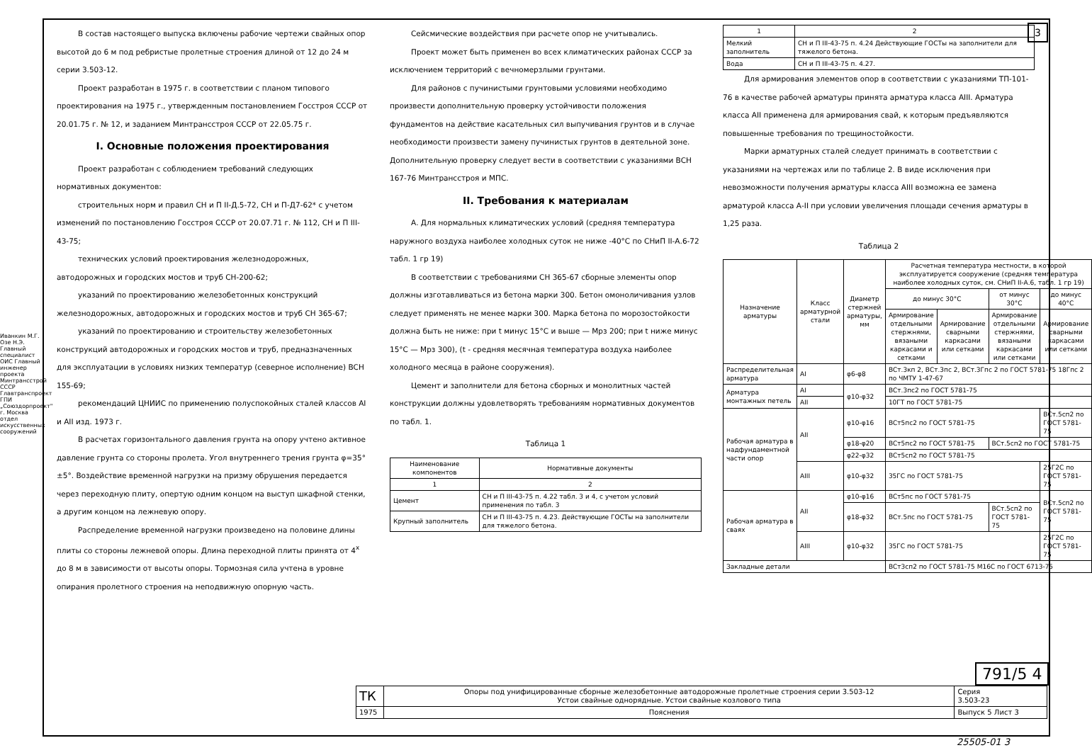Иванкин М.Г. Озе Н.Э. Главный специалист ОИС Главный инженер проекта Минтрансстрой СССР Главтранспроект ГПИ „Союздорпроект" г. Москва отдел искусственных сооружений
3
В состав настоящего выпуска включены рабочие чертежи свайных опор высотой до 6 м под ребристые пролетные строения длиной от 12 до 24 м серии 3.503-12.
Проект разработан в 1975 г. в соответствии с планом типового проектирования на 1975 г., утвержденным постановлением Госстроя СССР от 20.01.75 г. № 12, и заданием Минтрансстроя СССР от 22.05.75 г.
I. Основные положения проектирования
Проект разработан с соблюдением требований следующих нормативных документов:
строительных норм и правил СН и П II-Д.5-72, СН и П-Д7-62* с учетом изменений по постановлению Госстроя СССР от 20.07.71 г. № 112, СН и П III-43-75;
технических условий проектирования железнодорожных, автодорожных и городских мостов и труб СН-200-62;
указаний по проектированию железобетонных конструкций железнодорожных, автодорожных и городских мостов и труб СН 365-67;
указаний по проектированию и строительству железобетонных конструкций автодорожных и городских мостов и труб, предназначенных для эксплуатации в условиях низких температур (северное исполнение) ВСН 155-69;
рекомендаций ЦНИИС по применению полуспокойных сталей классов АI и АII изд. 1973 г.
В расчетах горизонтального давления грунта на опору учтено активное давление грунта со стороны пролета. Угол внутреннего трения грунта φ=35°±5°. Воздействие временной нагрузки на призму обрушения передается через переходную плиту, опертую одним концом на выступ шкафной стенки, а другим концом на лежневую опору.
Распределение временной нагрузки произведено на половине длины плиты со стороны лежневой опоры. Длина переходной плиты принята от 4<sup>х</sup> до 8 м в зависимости от высоты опоры. Тормозная сила учтена в уровне опирания пролетного строения на неподвижную опорную часть.
Сейсмические воздействия при расчете опор не учитывались.
Проект может быть применен во всех климатических районах СССР за исключением территорий с вечномерзлыми грунтами.
Для районов с пучинистыми грунтовыми условиями необходимо произвести дополнительную проверку устойчивости положения фундаментов на действие касательных сил выпучивания грунтов и в случае необходимости произвести замену пучинистых грунтов в деятельной зоне. Дополнительную проверку следует вести в соответствии с указаниями ВСН 167-76 Минтрансстроя и МПС.
II. Требования к материалам
А. Для нормальных климатических условий (средняя температура наружного воздуха наиболее холодных суток не ниже -40°С по СНиП II-А.6-72 табл. 1 гр 19)
В соответствии с требованиями СН 365-67 сборные элементы опор должны изготавливаться из бетона марки 300. Бетон омоноличивания узлов следует применять не менее марки 300. Марка бетона по морозостойкости должна быть не ниже: при t минус 15°С и выше — Мрз 200; при t ниже минус 15°С — Мрз 300), (t - средняя месячная температура воздуха наиболее холодного месяца в районе сооружения).
Цемент и заполнители для бетона сборных и монолитных частей конструкции должны удовлетворять требованиям нормативных документов по табл. 1.
Таблица 1
| Наименование компонентов | Нормативные документы |
| --- | --- |
| 1 | 2 |
| Цемент | СН и П III-43-75 п. 4.22 табл. 3 и 4, с учетом условий применения по табл. 3 |
| Крупный заполнитель | СН и П III-43-75 п. 4.23. Действующие ГОСТы на заполнители для тяжелого бетона. |
| 1 | 2 |
| --- | --- |
| Мелкий заполнитель | СН и П III-43-75 п. 4.24 Действующие ГОСТы на заполнители для тяжелого бетона. |
| Вода | СН и П III-43-75 п. 4.27. |
Для армирования элементов опор в соответствии с указаниями ТП-101-76 в качестве рабочей арматуры принята арматура класса АIII. Арматура класса АII применена для армирования свай, к которым предъявляются повышенные требования по трещиностойкости.
Марки арматурных сталей следует принимать в соответствии с указаниями на чертежах или по таблице 2. В виде исключения при невозможности получения арматуры класса АIII возможна ее замена арматурой класса А-II при условии увеличения площади сечения арматуры в 1,25 раза.
Таблица 2
| Назначение арматуры | Класс арматурной стали | Диаметр стержней арматуры, мм | Расчетная температура местности, в которой эксплуатируется сооружение (средняя температура наиболее холодных суток, см. СНиП II-А.6, табл. 1 гр 19) | | | |
| --- | --- | --- | --- | --- | --- | --- |
| | | | до минус 30°С | | от минус 30°С | до минус 40°С |
| | | | Армирование отдельными стержнями, вязаными каркасами и сетками | Армирование сварными каркасами или сетками | Армирование отдельными стержнями, вязаными каркасами или сетками | Армирование сварными каркасами или сетками |
| Распределительная арматура | АI | φ6-φ8 | ВСт.3кп 2, ВСт.3пс 2, ВСт.3Гпс 2 по ГОСТ 5781-75 18Гпс 2 по ЧМТУ 1-47-67 | | | |
| Арматура монтажных петель | АI | φ10-φ32 | ВСт.3пс2 по ГОСТ 5781-75 | | | |
| | АII | | 10ГТ по ГОСТ 5781-75 | | | |
| Рабочая арматура в надфундаментной части опор | АII | φ10-φ16 | ВСт5пс2 по ГОСТ 5781-75 | | | ВСт.5сп2 по ГОСТ 5781-75 |
| | | φ18-φ20 | ВСт5пс2 по ГОСТ 5781-75 | | ВСт.5сп2 по ГОСТ 5781-75 | |
| | | φ22-φ32 | ВСт5сп2 по ГОСТ 5781-75 | | | |
| | АIII | φ10-φ32 | 35ГС по ГОСТ 5781-75 | | | 25Г2С по ГОСТ 5781-75 |
| Рабочая арматура в сваях | АII | φ10-φ16 | ВСт5пс по ГОСТ 5781-75 | | | ВСт.5сп2 по ГОСТ 5781-75 |
| | | φ18-φ32 | ВСт.5пс по ГОСТ 5781-75 | | ВСт.5сп2 по ГОСТ 5781-75 | |
| | АIII | φ10-φ32 | 35ГС по ГОСТ 5781-75 | | | 25Г2С по ГОСТ 5781-75 |
| Закладные детали | | | ВСт3сп2 по ГОСТ 5781-75 М16С по ГОСТ 6713-75 | | | |
791/5 4
| ТК | Опоры под унифицированные сборные железобетонные автодорожные пролетные строения серии 3.503-12 Устои свайные однорядные. Устои свайные козлового типа | Серия 3.503-23 |
| 1975 | Пояснения | Выпуск 5 Лист 3 |
25505-01 3